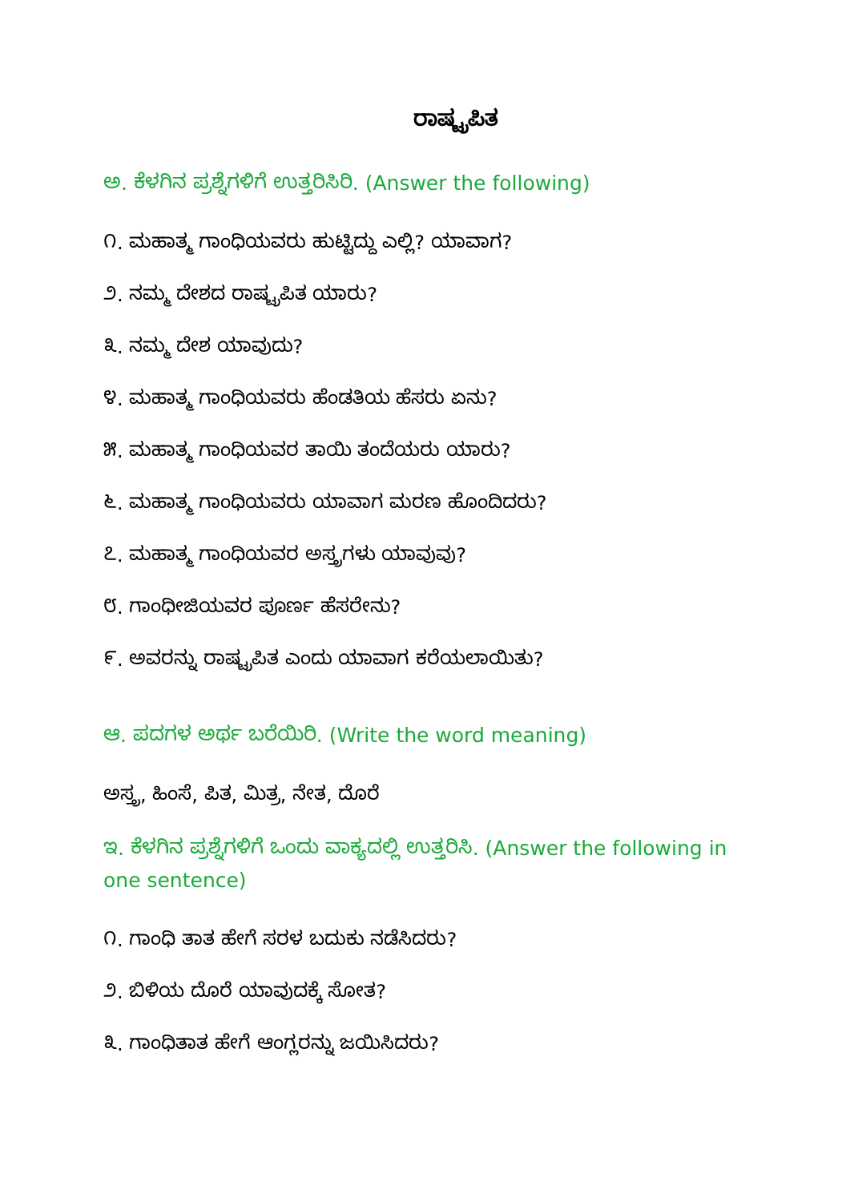ರಾಷ್ಟ್ರಪಿತ
ಅ. ಕೆಳಗಿನ ಪ್ರಶ್ನೆಗಳಿಗೆ ಉತ್ತರಿಸಿರಿ. (Answer the following)
೧. ಮಹಾತ್ಮ ಗಾಂಧಿಯವರು ಹುಟ್ಟಿದ್ದು ಎಲ್ಲಿ? ಯಾವಾಗ?
೨. ನಮ್ಮ ದೇಶದ ರಾಷ್ಟ್ರಪಿತ ಯಾರು?
೩. ನಮ್ಮ ದೇಶ ಯಾವುದು?
೪. ಮಹಾತ್ಮ ಗಾಂಧಿಯವರು ಹೆಂಡತಿಯ ಹೆಸರು ಏನು?
೫. ಮಹಾತ್ಮ ಗಾಂಧಿಯವರ ತಾಯಿ ತಂದೆಯರು ಯಾರು?
೬. ಮಹಾತ್ಮ ಗಾಂಧಿಯವರು ಯಾವಾಗ ಮರಣ ಹೊಂದಿದರು?
೭. ಮಹಾತ್ಮ ಗಾಂಧಿಯವರ ಅಸ್ತ್ರಗಳು ಯಾವುವು?
೮. ಗಾಂಧೀಜಿಯವರ ಪೂರ್ಣ ಹೆಸರೇನು?
೯. ಅವರನ್ನು ರಾಷ್ಟ್ರಪಿತ ಎಂದು ಯಾವಾಗ ಕರೆಯಲಾಯಿತು?
ಆ. ಪದಗಳ ಅರ್ಥ ಬರೆಯಿರಿ. (Write the word meaning)
ಅಸ್ತ್ರ, ಹಿಂಸೆ, ಪಿತ, ಮಿತ್ರ, ನೇತ, ದೊರೆ
ಇ. ಕೆಳಗಿನ ಪ್ರಶ್ನೆಗಳಿಗೆ ಒಂದು ವಾಕ್ಯದಲ್ಲಿ ಉತ್ತರಿಸಿ. (Answer the following in one sentence)
೧. ಗಾಂಧಿ ತಾತ ಹೇಗೆ ಸರಳ ಬದುಕು ನಡೆಸಿದರು?
೨. ಬಿಳಿಯ ದೊರೆ ಯಾವುದಕ್ಕೆ ಸೋತ?
೩. ಗಾಂಧಿತಾತ ಹೇಗೆ ಆಂಗ್ಲರನ್ನು ಜಯಿಸಿದರು?